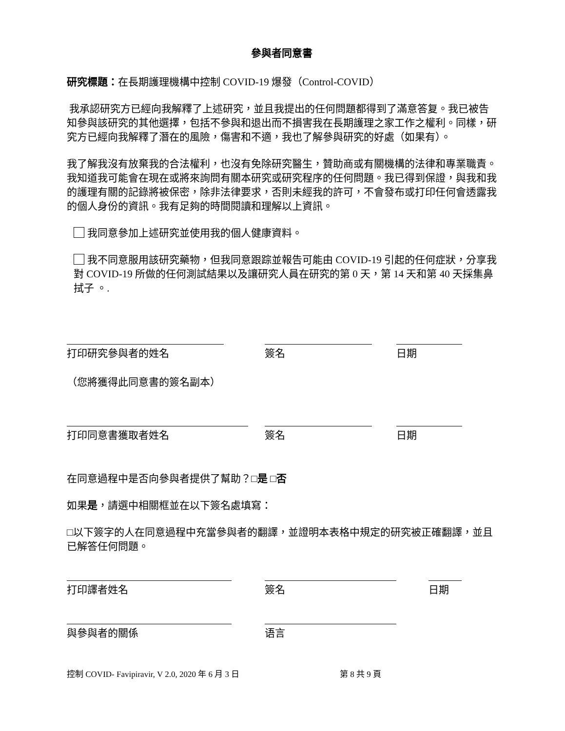參與者同意書
研究標題：在長期護理機構中控制 COVID-19 爆發（Control-COVID）
我承認研究方已經向我解釋了上述研究，並且我提出的任何問題都得到了滿意答复。我已被告知參與該研究的其他選擇，包括不參與和退出而不損害我在長期護理之家工作之權利。同樣，研究方已經向我解釋了潛在的風險，傷害和不適，我也了解參與研究的好處（如果有）。
我了解我沒有放棄我的合法權利，也沒有免除研究醫生，贊助商或有關機構的法律和專業職責。我知道我可能會在現在或將來詢問有關本研究或研究程序的任何問題。我已得到保證，與我和我的護理有關的記錄將被保密，除非法律要求，否則未經我的許可，不會發布或打印任何會透露我的個人身份的資訊。我有足夠的時間閱讀和理解以上資訊。
我同意參加上述研究並使用我的個人健康資料。
我不同意服用該研究藥物，但我同意跟踪並報告可能由 COVID-19 引起的任何症狀，分享我對 COVID-19 所做的任何測試結果以及讓研究人員在研究的第 0 天，第 14 天和第 40 天採集鼻拭子 。.
打印研究參與者的姓名 簽名 日期
（您將獲得此同意書的簽名副本）
打印同意書獲取者姓名 簽名 日期
在同意過程中是否向參與者提供了幫助？□是 □否
如果是，請選中相關框並在以下簽名處填寫：
□以下簽字的人在同意過程中充當參與者的翻譯，並證明本表格中規定的研究被正確翻譯，並且已解答任何問題。
打印譯者姓名 簽名 日期
與參與者的關係 语言
控制 COVID- Favipiravir, V 2.0, 2020 年 6 月 3 日 第 8 共 9 頁